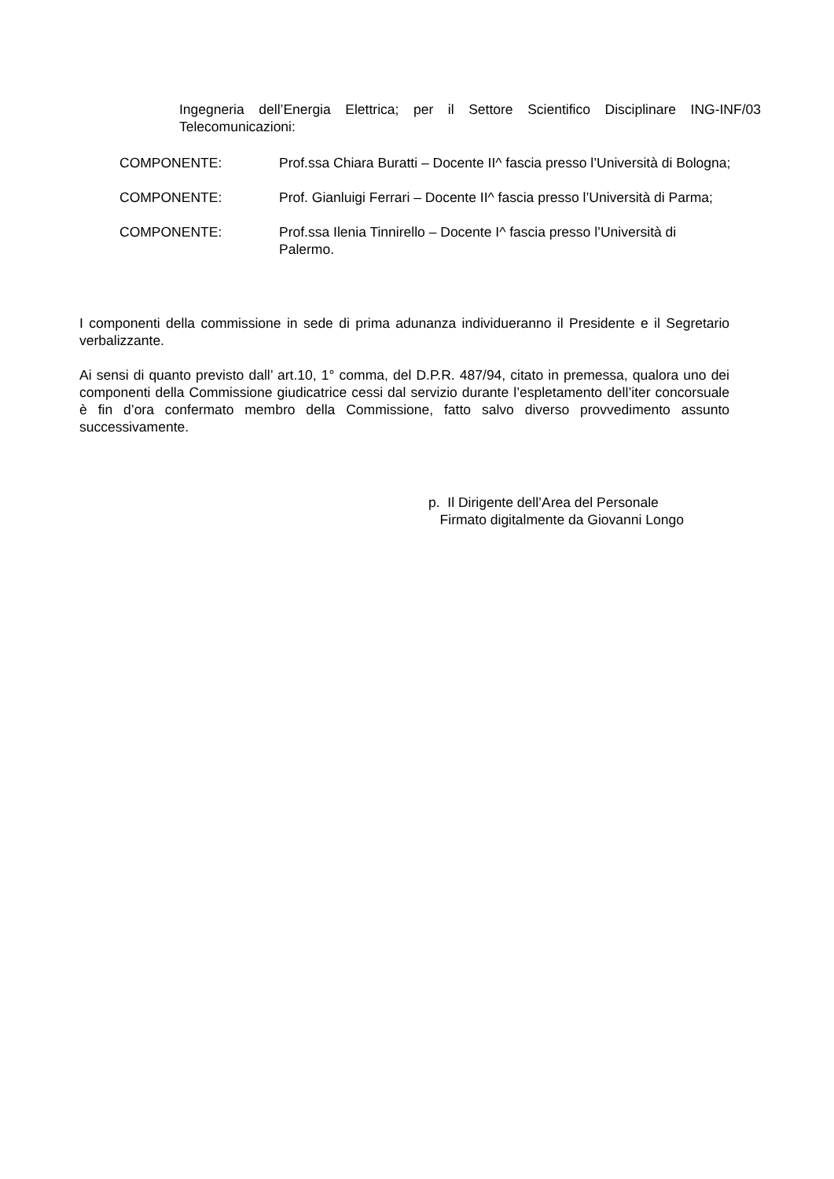Ingegneria dell’Energia Elettrica; per il Settore Scientifico Disciplinare ING-INF/03 Telecomunicazioni:
COMPONENTE: Prof.ssa Chiara Buratti – Docente II^ fascia presso l’Università di Bologna;
COMPONENTE: Prof. Gianluigi Ferrari – Docente II^ fascia presso l’Università di Parma;
COMPONENTE: Prof.ssa Ilenia Tinnirello – Docente I^ fascia presso l’Università di Palermo.
I componenti della commissione in sede di prima adunanza individueranno il Presidente e il Segretario verbalizzante.
Ai sensi di quanto previsto dall’ art.10, 1° comma, del D.P.R. 487/94, citato in premessa, qualora uno dei componenti della Commissione giudicatrice cessi dal servizio durante l’espletamento dell’iter concorsuale è fin d’ora confermato membro della Commissione, fatto salvo diverso provvedimento assunto successivamente.
p. Il Dirigente dell’Area del Personale
Firmato digitalmente da Giovanni Longo